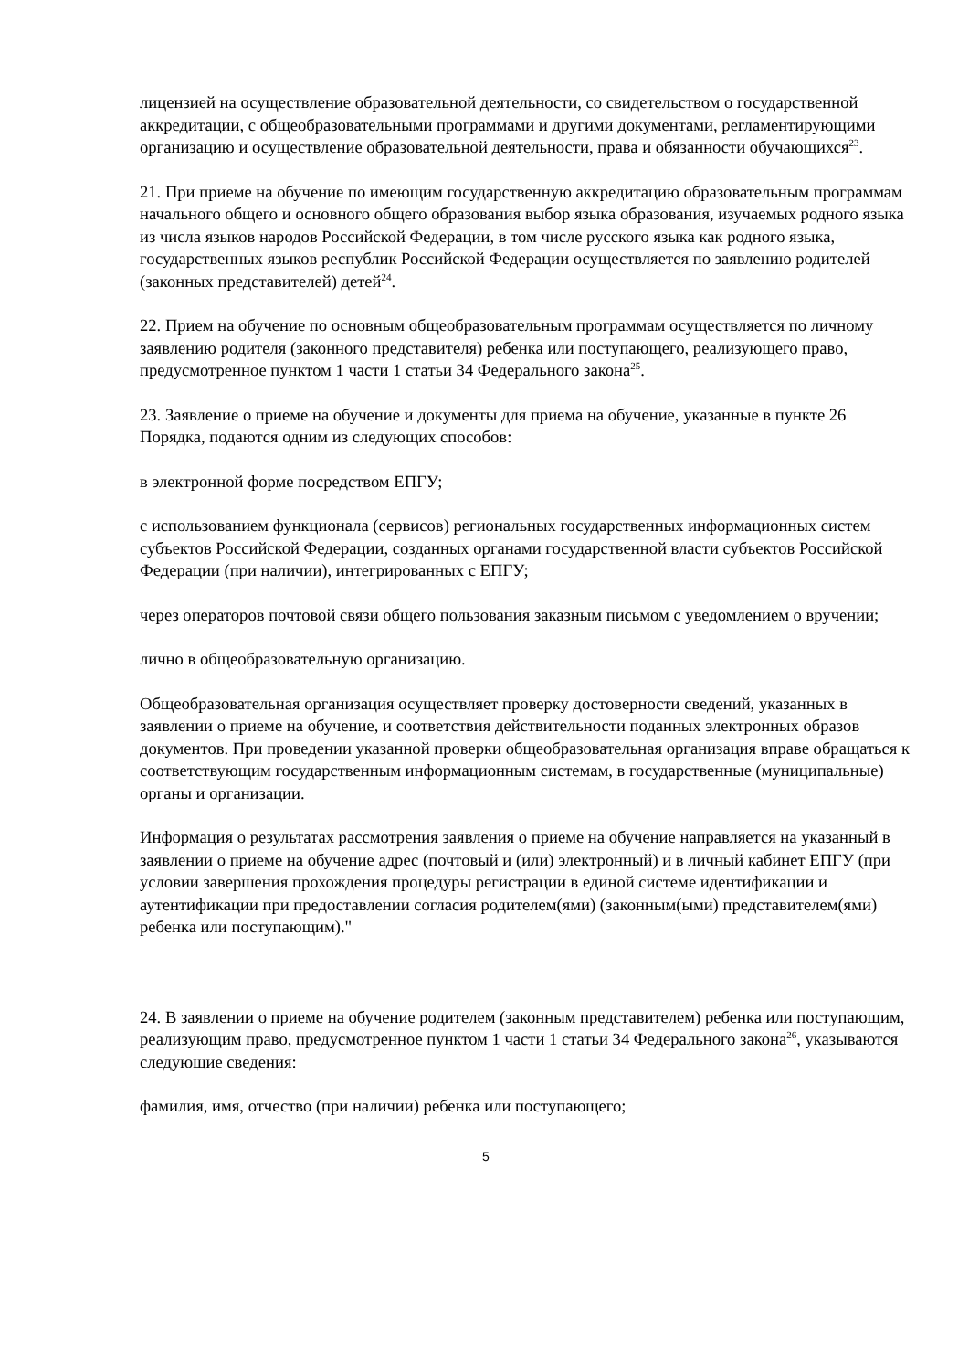лицензией на осуществление образовательной деятельности, со свидетельством о государственной аккредитации, с общеобразовательными программами и другими документами, регламентирующими организацию и осуществление образовательной деятельности, права и обязанности обучающихся<sup>23</sup>.
21. При приеме на обучение по имеющим государственную аккредитацию образовательным программам начального общего и основного общего образования выбор языка образования, изучаемых родного языка из числа языков народов Российской Федерации, в том числе русского языка как родного языка, государственных языков республик Российской Федерации осуществляется по заявлению родителей (законных представителей) детей<sup>24</sup>.
22. Прием на обучение по основным общеобразовательным программам осуществляется по личному заявлению родителя (законного представителя) ребенка или поступающего, реализующего право, предусмотренное пунктом 1 части 1 статьи 34 Федерального закона<sup>25</sup>.
23. Заявление о приеме на обучение и документы для приема на обучение, указанные в пункте 26 Порядка, подаются одним из следующих способов:
в электронной форме посредством ЕПГУ;
с использованием функционала (сервисов) региональных государственных информационных систем субъектов Российской Федерации, созданных органами государственной власти субъектов Российской Федерации (при наличии), интегрированных с ЕПГУ;
через операторов почтовой связи общего пользования заказным письмом с уведомлением о вручении;
лично в общеобразовательную организацию.
Общеобразовательная организация осуществляет проверку достоверности сведений, указанных в заявлении о приеме на обучение, и соответствия действительности поданных электронных образов документов. При проведении указанной проверки общеобразовательная организация вправе обращаться к соответствующим государственным информационным системам, в государственные (муниципальные) органы и организации.
Информация о результатах рассмотрения заявления о приеме на обучение направляется на указанный в заявлении о приеме на обучение адрес (почтовый и (или) электронный) и в личный кабинет ЕПГУ (при условии завершения прохождения процедуры регистрации в единой системе идентификации и аутентификации при предоставлении согласия родителем(ями) (законным(ыми) представителем(ями) ребенка или поступающим)."
24. В заявлении о приеме на обучение родителем (законным представителем) ребенка или поступающим, реализующим право, предусмотренное пунктом 1 части 1 статьи 34 Федерального закона<sup>26</sup>, указываются следующие сведения:
фамилия, имя, отчество (при наличии) ребенка или поступающего;
5